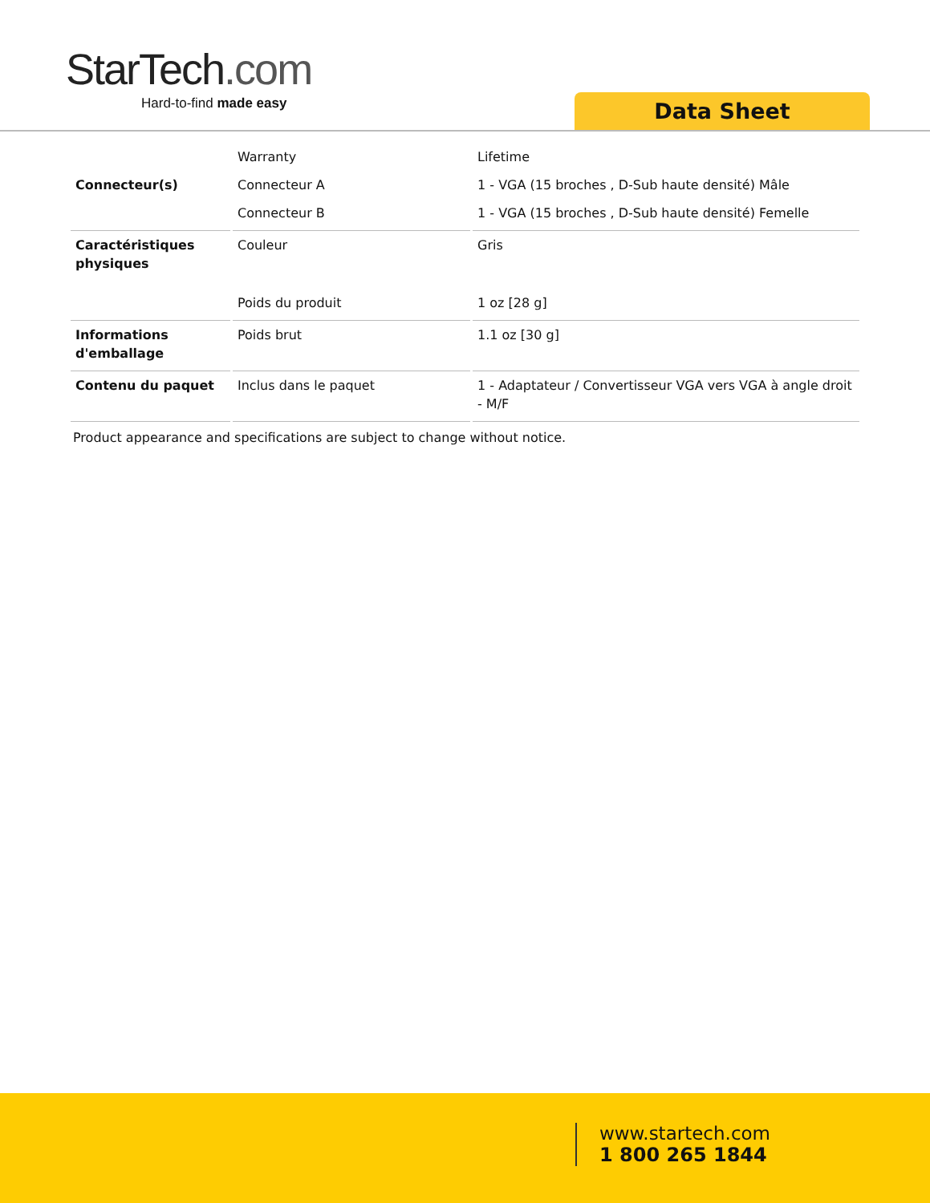StarTech.com
Hard-to-find made easy
Data Sheet
| | Warranty | Lifetime |
| Connecteur(s) | Connecteur A | 1 - VGA (15 broches , D-Sub haute densité) Mâle |
| | Connecteur B | 1 - VGA (15 broches , D-Sub haute densité) Femelle |
| Caractéristiques physiques | Couleur | Gris |
| | Poids du produit | 1 oz [28 g] |
| Informations d'emballage | Poids brut | 1.1 oz [30 g] |
| Contenu du paquet | Inclus dans le paquet | 1 - Adaptateur / Convertisseur VGA vers VGA à angle droit - M/F |
Product appearance and specifications are subject to change without notice.
www.startech.com
1 800 265 1844